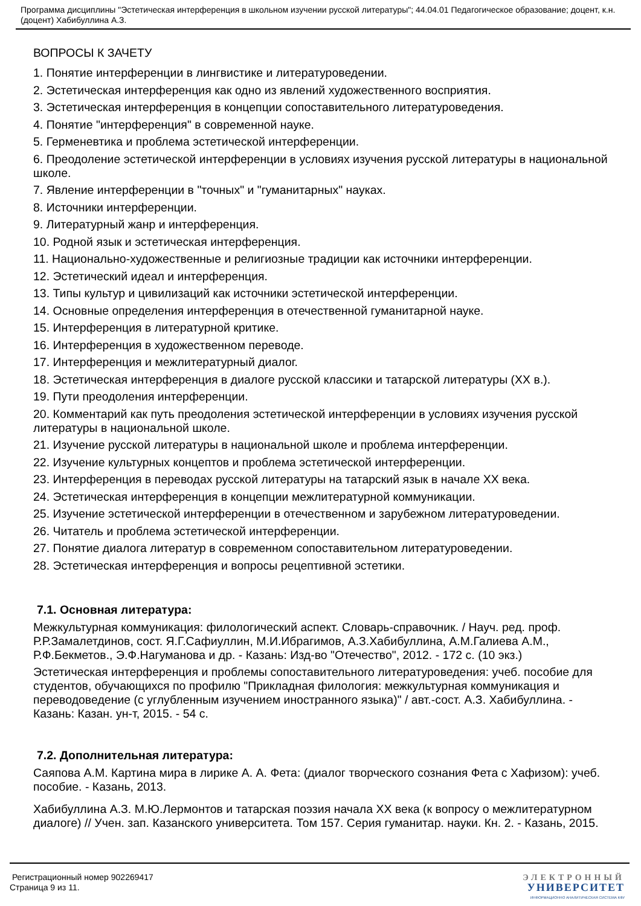Программа дисциплины "Эстетическая интерференция в школьном изучении русской литературы"; 44.04.01 Педагогическое образование; доцент, к.н. (доцент) Хабибуллина А.З.
ВОПРОСЫ К ЗАЧЕТУ
1. Понятие интерференции в лингвистике и литературоведении.
2. Эстетическая интерференция как одно из явлений художественного восприятия.
3. Эстетическая интерференция в концепции сопоставительного литературоведения.
4. Понятие "интерференция" в современной науке.
5. Герменевтика и проблема эстетической интерференции.
6. Преодоление эстетической интерференции в условиях изучения русской литературы в национальной школе.
7. Явление интерференции в "точных" и "гуманитарных" науках.
8. Источники интерференции.
9. Литературный жанр и интерференция.
10. Родной язык и эстетическая интерференция.
11. Национально-художественные и религиозные традиции как источники интерференции.
12. Эстетический идеал и интерференция.
13. Типы культур и цивилизаций как источники эстетической интерференции.
14. Основные определения интерференция в отечественной гуманитарной науке.
15. Интерференция в литературной критике.
16. Интерференция в художественном переводе.
17. Интерференция и межлитературный диалог.
18. Эстетическая интерференция в диалоге русской классики и татарской литературы (XX в.).
19. Пути преодоления интерференции.
20. Комментарий как путь преодоления эстетической интерференции в условиях изучения русской литературы в национальной школе.
21. Изучение русской литературы в национальной школе и проблема интерференции.
22. Изучение культурных концептов и проблема эстетической интерференции.
23. Интерференция в переводах русской литературы на татарский язык в начале XX века.
24. Эстетическая интерференция в концепции межлитературной коммуникации.
25. Изучение эстетической интерференции в отечественном и зарубежном литературоведении.
26. Читатель и проблема эстетической интерференции.
27. Понятие диалога литератур в современном сопоставительном литературоведении.
28. Эстетическая интерференция и вопросы рецептивной эстетики.
7.1. Основная литература:
Межкультурная коммуникация: филологический аспект. Словарь-справочник. / Науч. ред. проф. Р.Р.Замалетдинов, сост. Я.Г.Сафиуллин, М.И.Ибрагимов, А.З.Хабибуллина, А.М.Галиева А.М., Р.Ф.Бекметов., Э.Ф.Нагуманова и др. - Казань: Изд-во "Отечество", 2012. - 172 с. (10 экз.)
Эстетическая интерференция и проблемы сопоставительного литературоведения: учеб. пособие для студентов, обучающихся по профилю "Прикладная филология: межкультурная коммуникация и переводоведение (с углубленным изучением иностранного языка)" / авт.-сост. А.З. Хабибуллина. - Казань: Казан. ун-т, 2015. - 54 с.
7.2. Дополнительная литература:
Саяпова А.М. Картина мира в лирике А. А. Фета: (диалог творческого сознания Фета с Хафизом): учеб. пособие. - Казань, 2013.
Хабибуллина А.З. М.Ю.Лермонтов и татарская поэзия начала XX века (к вопросу о межлитературном диалоге) // Учен. зап. Казанского университета. Том 157. Серия гуманитар. науки. Кн. 2. - Казань, 2015.
Регистрационный номер 902269417
Страница 9 из 11.
ЭЛЕКТРОННЫЙ
УНИВЕРСИТЕТ
ИНФОРМАЦИОННО АНАЛИТИЧЕСКАЯ СИСТЕМА КФУ